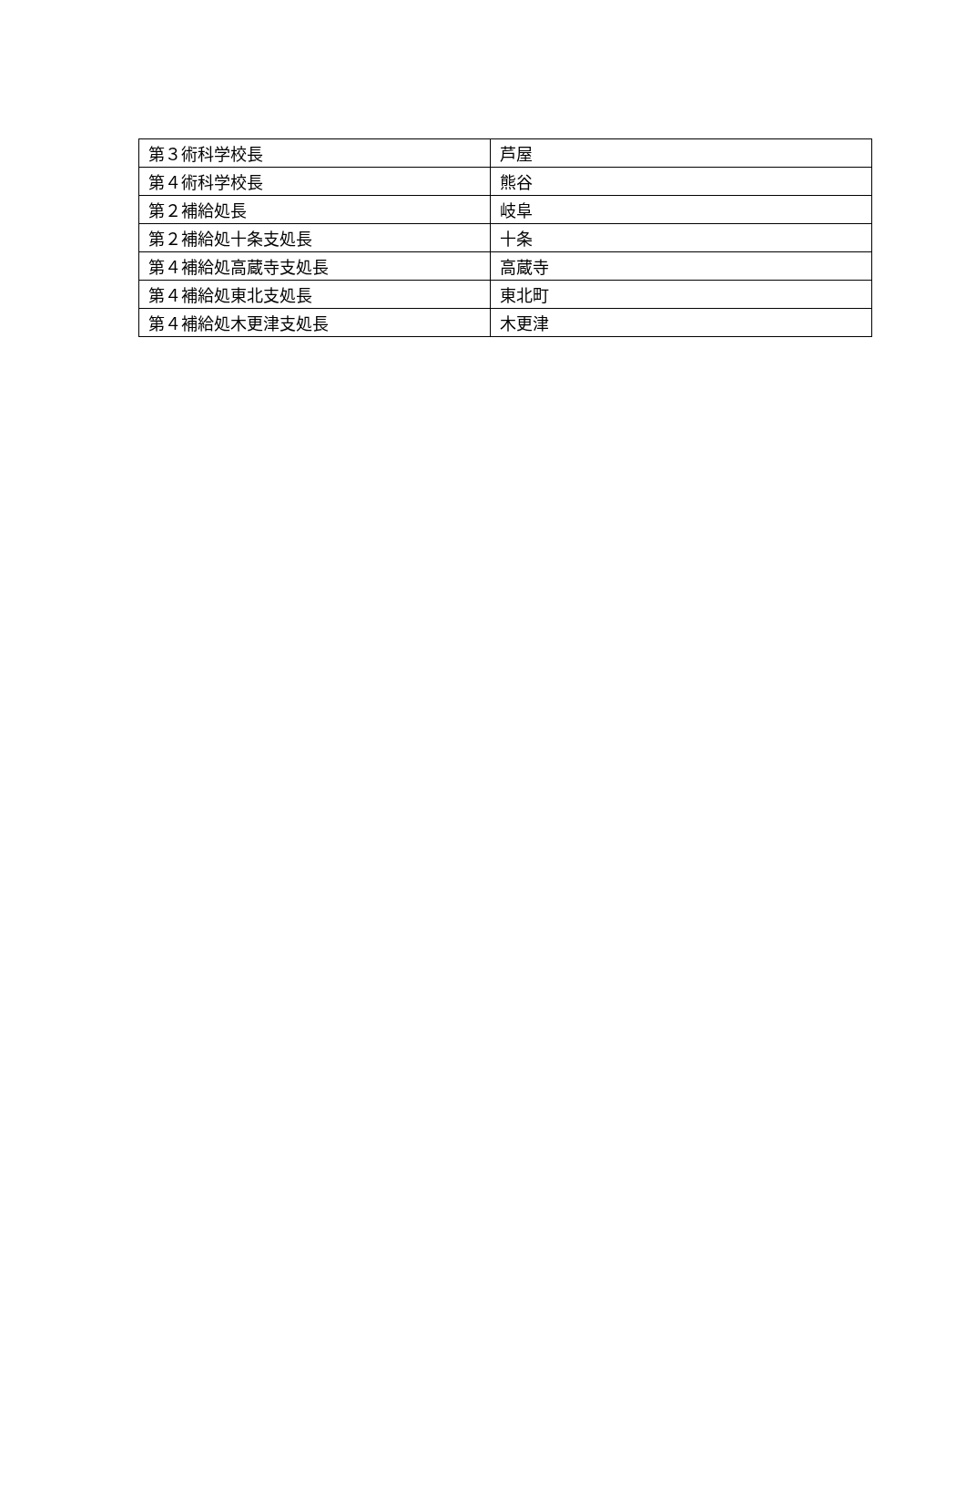| 第３術科学校長 | 芦屋 |
| 第４術科学校長 | 熊谷 |
| 第２補給処長 | 岐阜 |
| 第２補給処十条支処長 | 十条 |
| 第４補給処高蔵寺支処長 | 高蔵寺 |
| 第４補給処東北支処長 | 東北町 |
| 第４補給処木更津支処長 | 木更津 |